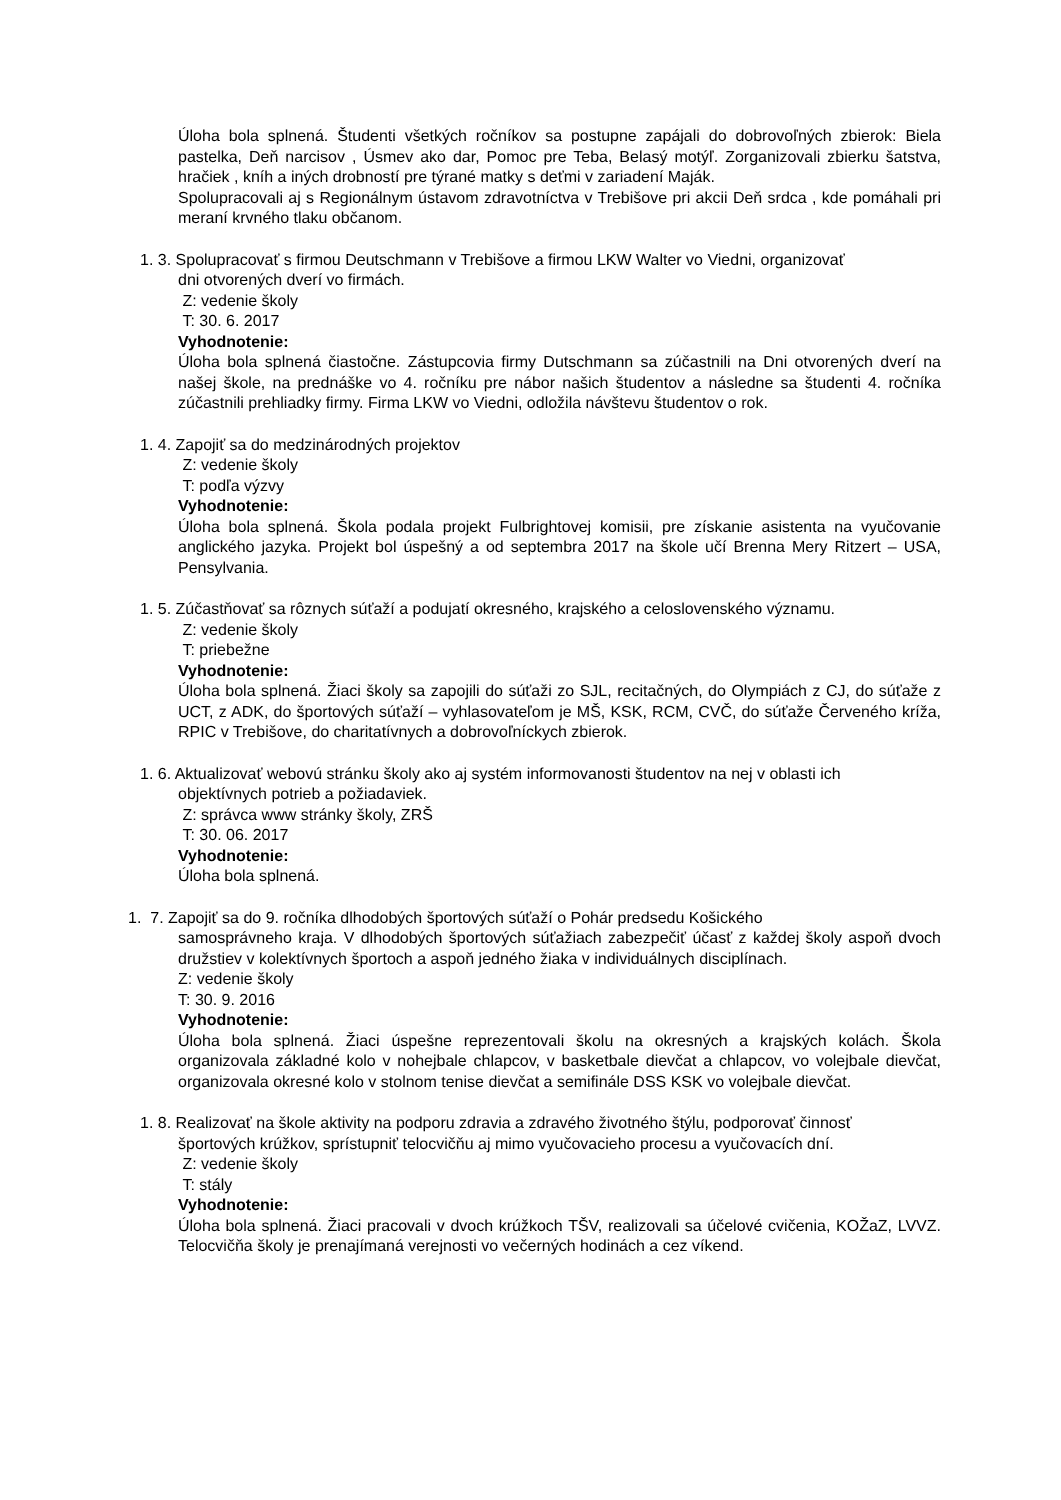Úloha bola splnená. Študenti všetkých ročníkov sa postupne zapájali do dobrovoľných zbierok: Biela pastelka, Deň narcisov , Úsmev ako dar, Pomoc pre Teba, Belasý motýľ. Zorganizovali zbierku šatstva, hračiek , kníh a iných drobností pre týrané matky s deťmi v zariadení Maják.
Spolupracovali aj s Regionálnym ústavom zdravotníctva v Trebišove pri akcii Deň srdca , kde pomáhali pri meraní krvného tlaku občanom.
1. 3. Spolupracovať s firmou Deutschmann v Trebišove a firmou LKW Walter vo Viedni, organizovať
dni otvorených dverí vo firmách.
Z: vedenie školy
T: 30. 6. 2017
Vyhodnotenie:
Úloha bola splnená čiastočne. Zástupcovia firmy Dutschmann sa zúčastnili na Dni otvorených dverí na našej škole, na prednáške vo 4. ročníku pre nábor našich študentov a následne sa študenti 4. ročníka zúčastnili prehliadky firmy. Firma LKW vo Viedni, odložila návštevu študentov o rok.
1. 4. Zapojiť sa do medzinárodných projektov
Z: vedenie školy
T: podľa výzvy
Vyhodnotenie:
Úloha bola splnená. Škola podala projekt Fulbrightovej komisii, pre získanie asistenta na vyučovanie anglického jazyka. Projekt bol úspešný a od septembra 2017 na škole učí Brenna Mery Ritzert – USA, Pensylvania.
1. 5. Zúčastňovať sa rôznych súťaží a podujatí okresného, krajského a celoslovenského významu.
Z: vedenie školy
T: priebežne
Vyhodnotenie:
Úloha bola splnená. Žiaci školy sa zapojili do súťaži zo SJL, recitačných, do Olympiách z CJ, do súťaže z UCT, z ADK, do športových súťaží – vyhlasovateľom je MŠ, KSK, RCM, CVČ, do súťaže Červeného kríža, RPIC v Trebišove, do charitatívnych a dobrovoľníckych zbierok.
1. 6. Aktualizovať webovú stránku školy ako aj systém informovanosti študentov na nej v oblasti ich
objektívnych potrieb a požiadaviek.
Z: správca www stránky školy, ZRŠ
T: 30. 06. 2017
Vyhodnotenie:
Úloha bola splnená.
1. 7. Zapojiť sa do 9. ročníka dlhodobých športových súťaží o Pohár predsedu Košického
samosprávneho kraja. V dlhodobých športových súťažiach zabezpečiť účasť z každej školy aspoň dvoch družstiev v kolektívnych športoch a aspoň jedného žiaka v individuálnych disciplínach.
Z: vedenie školy
T: 30. 9. 2016
Vyhodnotenie:
Úloha bola splnená. Žiaci úspešne reprezentovali školu na okresných a krajských kolách. Škola organizovala základné kolo v nohejbale chlapcov, v basketbale dievčat a chlapcov, vo volejbale dievčat, organizovala okresné kolo v stolnom tenise dievčat a semifinále DSS KSK vo volejbale dievčat.
1. 8. Realizovať na škole aktivity na podporu zdravia a zdravého životného štýlu, podporovať činnosť
športových krúžkov, sprístupniť telocvičňu aj mimo vyučovacieho procesu a vyučovacích dní.
Z: vedenie školy
T: stály
Vyhodnotenie:
Úloha bola splnená. Žiaci pracovali v dvoch krúžkoch TŠV, realizovali sa účelové cvičenia, KOŽaZ, LVVZ. Telocvičňa školy je prenajímaná verejnosti vo večerných hodinách a cez víkend.